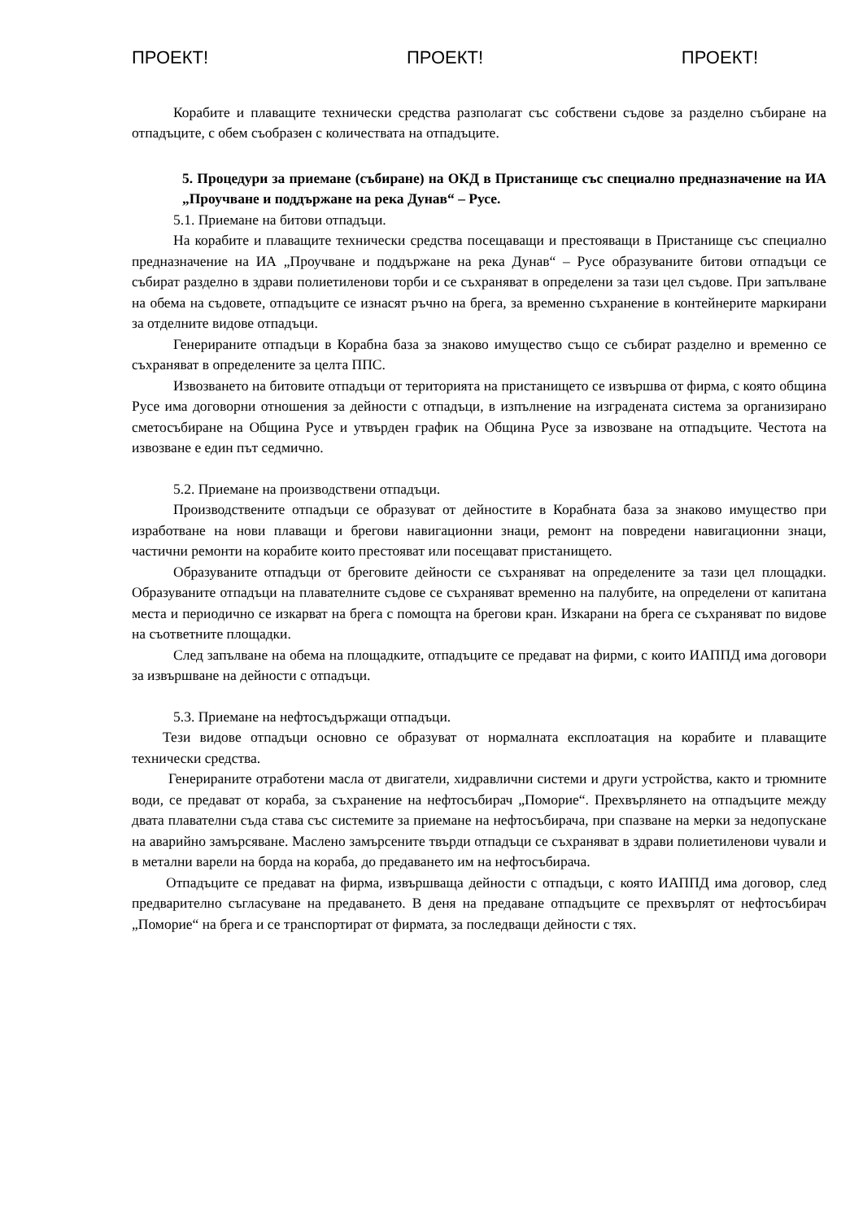ПРОЕКТ! ПРОЕКТ! ПРОЕКТ!
Корабите и плаващите технически средства разполагат със собствени съдове за разделно събиране на отпадъците, с обем съобразен с количествата на отпадъците.
5. Процедури за приемане (събиране) на ОКД в Пристанище със специално предназначение на ИА „Проучване и поддържане на река Дунав“ – Русе.
5.1. Приемане на битови отпадъци.
На корабите и плаващите технически средства посещаващи и престояващи в Пристанище със специално предназначение на ИА „Проучване и поддържане на река Дунав“ – Русе образуваните битови отпадъци се събират разделно в здрави полиетиленови торби и се съхраняват в определени за тази цел съдове. При запълване на обема на съдовете, отпадъците се изнасят ръчно на брега, за временно съхранение в контейнерите маркирани за отделните видове отпадъци.
Генерираните отпадъци в Корабна база за знаково имущество също се събират разделно и временно се съхраняват в определените за целта ППС.
Извозването на битовите отпадъци от територията на пристанището се извършва от фирма, с която община Русе има договорни отношения за дейности с отпадъци, в изпълнение на изградената система за организирано сметосъбиране на Община Русе и утвърден график на Община Русе за извозване на отпадъците. Честота на извозване е един път седмично.
5.2. Приемане на производствени отпадъци.
Производствените отпадъци се образуват от дейностите в Корабната база за знаково имущество при изработване на нови плаващи и брегови навигационни знаци, ремонт на повредени навигационни знаци, частични ремонти на корабите които престояват или посещават пристанището.
Образуваните отпадъци от бреговите дейности се съхраняват на определените за тази цел площадки. Образуваните отпадъци на плавателните съдове се съхраняват временно на палубите, на определени от капитана места и периодично се изкарват на брега с помощта на брегови кран. Изкарани на брега се съхраняват по видове на съответните площадки.
След запълване на обема на площадките, отпадъците се предават на фирми, с които ИАППД има договори за извършване на дейности с отпадъци.
5.3. Приемане на нефтосъдържащи отпадъци.
Тези видове отпадъци основно се образуват от нормалната експлоатация на корабите и плаващите технически средства.
Генерираните отработени масла от двигатели, хидравлични системи и други устройства, както и трюмните води, се предават от кораба, за съхранение на нефтосъбирач „Поморие“. Прехвърлянето на отпадъците между двата плавателни съда става със системите за приемане на нефтосъбирача, при спазване на мерки за недопускане на аварийно замърсяване. Маслено замърсените твърди отпадъци се съхраняват в здрави полиетиленови чували и в метални варели на борда на кораба, до предаването им на нефтосъбирача.
Отпадъците се предават на фирма, извършваща дейности с отпадъци, с която ИАППД има договор, след предварително съгласуване на предаването. В деня на предаване отпадъците се прехвърлят от нефтосъбирач „Поморие“ на брега и се транспортират от фирмата, за последващи дейности с тях.